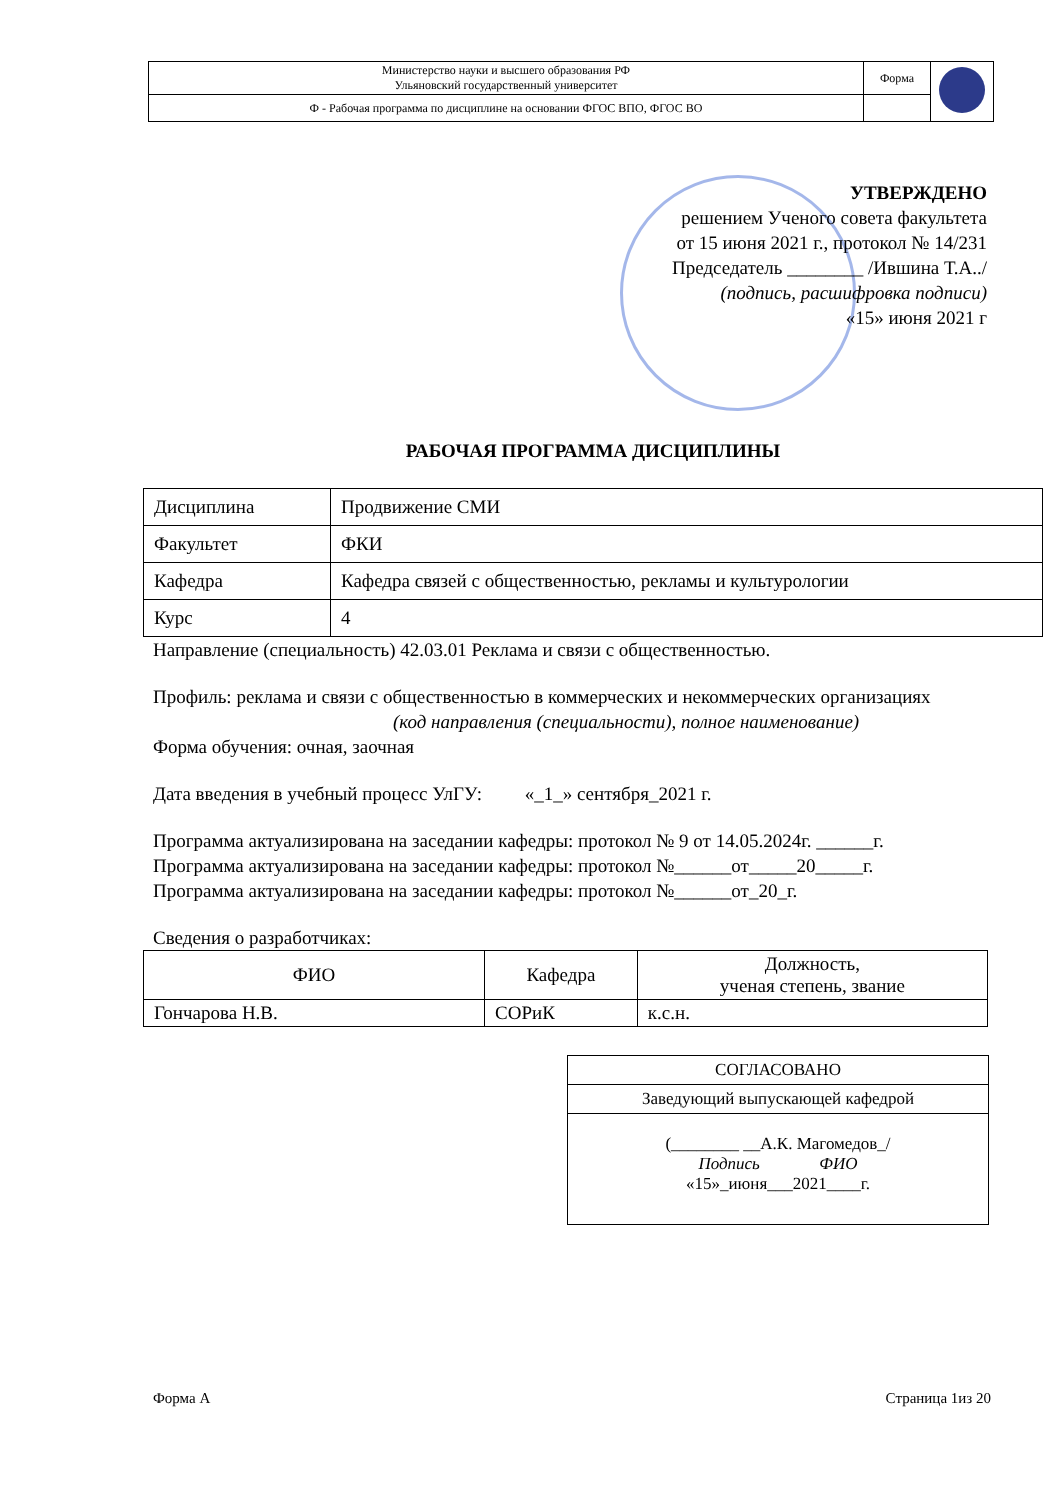| Министерство науки и высшего образования РФ Ульяновский государственный университет | Форма | |
| Ф - Рабочая программа по дисциплине на основании ФГОС ВПО, ФГОС ВО | | |
УТВЕРЖДЕНО
решением Ученого совета факультета
от 15 июня 2021 г., протокол № 14/231
Председатель ________ /Ившина Т.А../
(подпись, расшифровка подписи)
«15» июня 2021 г
РАБОЧАЯ ПРОГРАММА ДИСЦИПЛИНЫ
| Дисциплина | Продвижение СМИ |
| Факультет | ФКИ |
| Кафедра | Кафедра связей с общественностью, рекламы и культурологии |
| Курс | 4 |
Направление (специальность) 42.03.01 Реклама и связи с общественностью.
Профиль: реклама и связи с общественностью в коммерческих и некоммерческих организациях
(код направления (специальности), полное наименование)
Форма обучения: очная, заочная
Дата введения в учебный процесс УлГУ: «_1_» сентября_2021 г.
Программа актуализирована на заседании кафедры: протокол № 9 от 14.05.2024г. ______г.
Программа актуализирована на заседании кафедры: протокол №______от_____20_____г.
Программа актуализирована на заседании кафедры: протокол №______от_20_г.
Сведения о разработчиках:
| ФИО | Кафедра | Должность, ученая степень, звание |
| Гончарова Н.В. | СОРиК | к.с.н. |
СОГЛАСОВАНО
Заведующий выпускающей кафедрой
(________ __А.К. Магомедов_/
Подпись ФИО
«15»_июня___2021____г.
Форма А Страница 1из 20